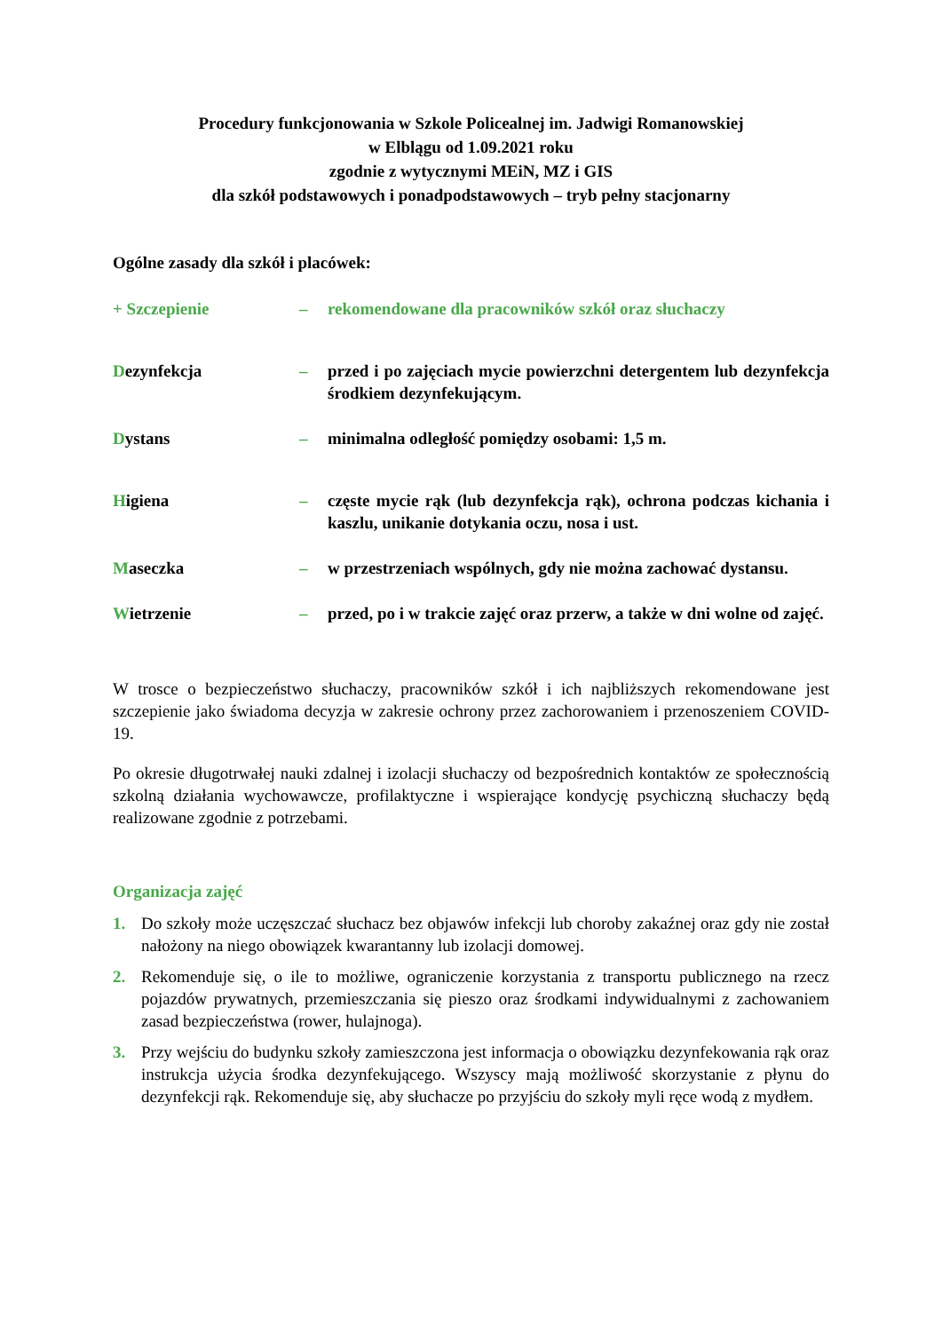Procedury funkcjonowania w Szkole Policealnej im. Jadwigi Romanowskiej
w Elblągu od 1.09.2021 roku
zgodnie z wytycznymi MEiN, MZ i GIS
dla szkół podstawowych i ponadpodstawowych – tryb pełny stacjonarny
Ogólne zasady dla szkół i placówek:
+ Szczepienie – rekomendowane dla pracowników szkół oraz słuchaczy
Dezynfekcja – przed i po zajęciach mycie powierzchni detergentem lub dezynfekcja środkiem dezynfekującym.
Dystans – minimalna odległość pomiędzy osobami: 1,5 m.
Higiena – częste mycie rąk (lub dezynfekcja rąk), ochrona podczas kichania i kaszlu, unikanie dotykania oczu, nosa i ust.
Maseczka – w przestrzeniach wspólnych, gdy nie można zachować dystansu.
Wietrzenie – przed, po i w trakcie zajęć oraz przerw, a także w dni wolne od zajęć.
W trosce o bezpieczeństwo słuchaczy, pracowników szkół i ich najbliższych rekomendowane jest szczepienie jako świadoma decyzja w zakresie ochrony przez zachorowaniem i przenoszeniem COVID-19.
Po okresie długotrwałej nauki zdalnej i izolacji słuchaczy od bezpośrednich kontaktów ze społecznością szkolną działania wychowawcze, profilaktyczne i wspierające kondycję psychiczną słuchaczy będą realizowane zgodnie z potrzebami.
Organizacja zajęć
1. Do szkoły może uczęszczać słuchacz bez objawów infekcji lub choroby zakaźnej oraz gdy nie został nałożony na niego obowiązek kwarantanny lub izolacji domowej.
2. Rekomenduje się, o ile to możliwe, ograniczenie korzystania z transportu publicznego na rzecz pojazdów prywatnych, przemieszczania się pieszo oraz środkami indywidualnymi z zachowaniem zasad bezpieczeństwa (rower, hulajnoga).
3. Przy wejściu do budynku szkoły zamieszczona jest informacja o obowiązku dezynfekowania rąk oraz instrukcja użycia środka dezynfekującego. Wszyscy mają możliwość skorzystanie z płynu do dezynfekcji rąk. Rekomenduje się, aby słuchacze po przyjściu do szkoły myli ręce wodą z mydłem.